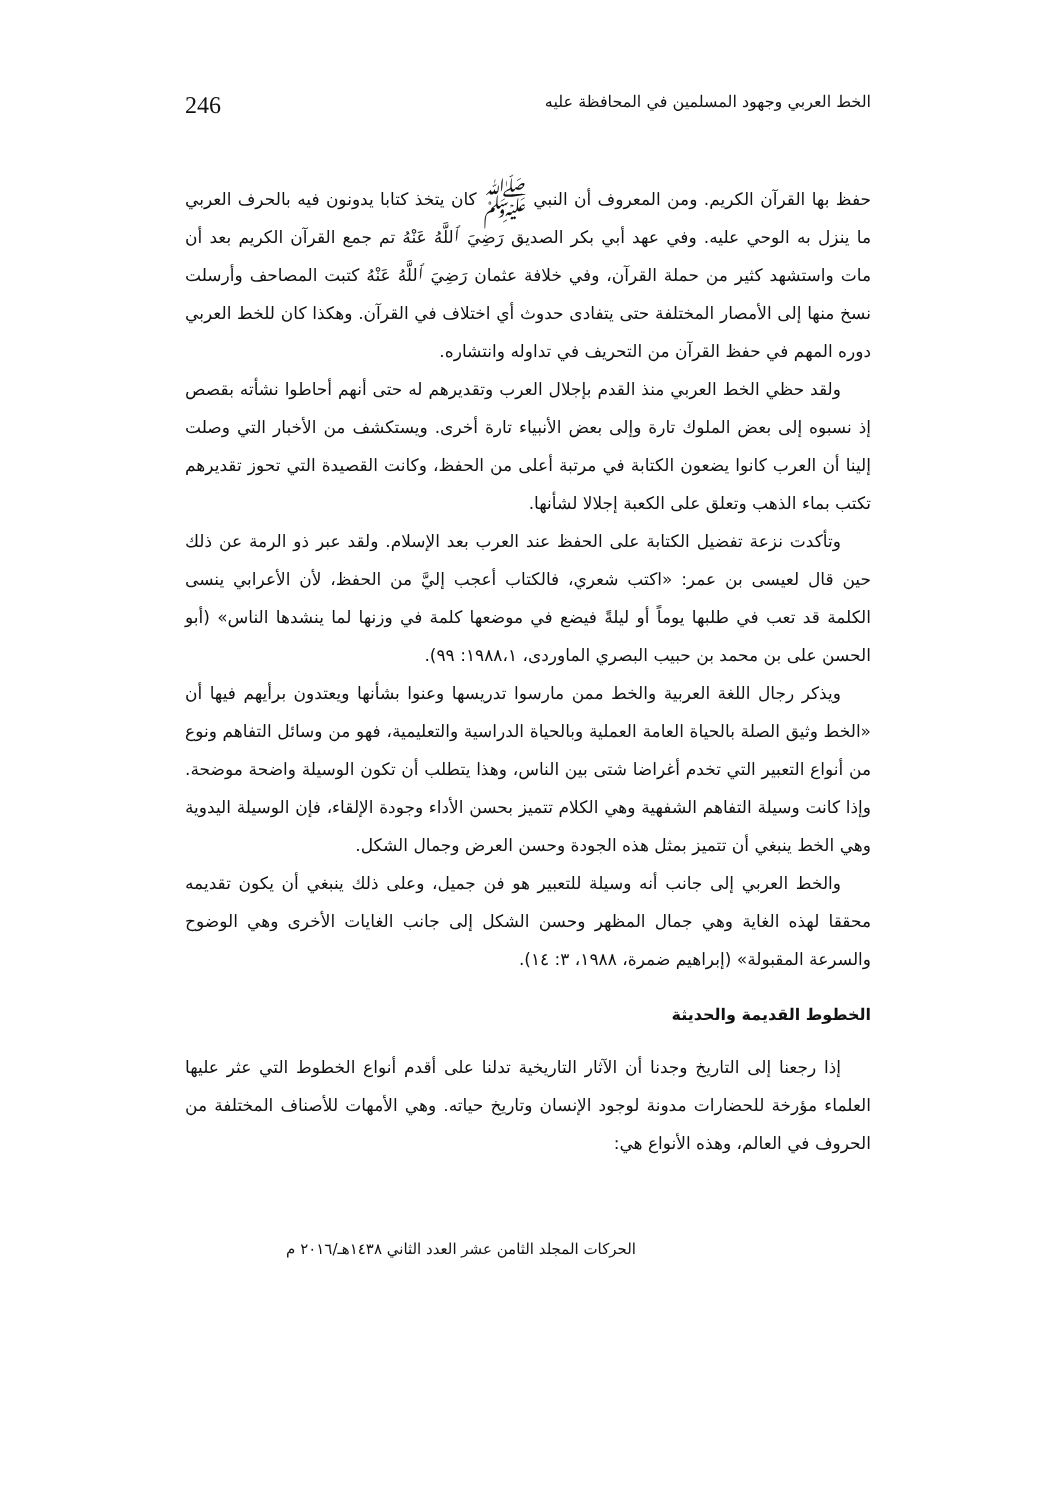الخط العربي وجهود المسلمين في المحافظة عليه 246
حفظ بها القرآن الكريم. ومن المعروف أن النبي ﷺ كان يتخذ كتابا يدونون فيه بالحرف العربي ما ينزل به الوحي عليه. وفي عهد أبي بكر الصديق رَضِيَ ٱللَّهُ عَنْهُ تم جمع القرآن الكريم بعد أن مات واستشهد كثير من حملة القرآن، وفي خلافة عثمان رَضِيَ ٱللَّهُ عَنْهُ كتبت المصاحف وأرسلت نسخ منها إلى الأمصار المختلفة حتى يتفادى حدوث أي اختلاف في القرآن. وهكذا كان للخط العربي دوره المهم في حفظ القرآن من التحريف في تداوله وانتشاره.
ولقد حظي الخط العربي منذ القدم بإجلال العرب وتقديرهم له حتى أنهم أحاطوا نشأته بقصص إذ نسبوه إلى بعض الملوك تارة وإلى بعض الأنبياء تارة أخرى. ويستكشف من الأخبار التي وصلت إلينا أن العرب كانوا يضعون الكتابة في مرتبة أعلى من الحفظ، وكانت القصيدة التي تحوز تقديرهم تكتب بماء الذهب وتعلق على الكعبة إجلالا لشأنها.
وتأكدت نزعة تفضيل الكتابة على الحفظ عند العرب بعد الإسلام. ولقد عبر ذو الرمة عن ذلك حين قال لعيسى بن عمر: «اكتب شعري، فالكتاب أعجب إليَّ من الحفظ، لأن الأعرابي ينسى الكلمة قد تعب في طلبها يوماً أو ليلةً فيضع في موضعها كلمة في وزنها لما ينشدها الناس» (أبو الحسن على بن محمد بن حبيب البصري الماوردى، ١٩٨٨،١: ٩٩).
ويذكر رجال اللغة العربية والخط ممن مارسوا تدريسها وعنوا بشأنها ويعتدون برأيهم فيها أن «الخط وثيق الصلة بالحياة العامة العملية وبالحياة الدراسية والتعليمية، فهو من وسائل التفاهم ونوع من أنواع التعبير التي تخدم أغراضا شتى بين الناس، وهذا يتطلب أن تكون الوسيلة واضحة موضحة. وإذا كانت وسيلة التفاهم الشفهية وهي الكلام تتميز بحسن الأداء وجودة الإلقاء، فإن الوسيلة اليدوية وهي الخط ينبغي أن تتميز بمثل هذه الجودة وحسن العرض وجمال الشكل.
والخط العربي إلى جانب أنه وسيلة للتعبير هو فن جميل، وعلى ذلك ينبغي أن يكون تقديمه محققا لهذه الغاية وهي جمال المظهر وحسن الشكل إلى جانب الغايات الأخرى وهي الوضوح والسرعة المقبولة» (إبراهيم ضمرة، ١٩٨٨، ٣: ١٤).
الخطوط القديمة والحديثة
إذا رجعنا إلى التاريخ وجدنا أن الآثار التاريخية تدلنا على أقدم أنواع الخطوط التي عثر عليها العلماء مؤرخة للحضارات مدونة لوجود الإنسان وتاريخ حياته. وهي الأمهات للأصناف المختلفة من الحروف في العالم، وهذه الأنواع هي:
الحركات المجلد الثامن عشر العدد الثاني ١٤٣٨هـ/٢٠١٦ م